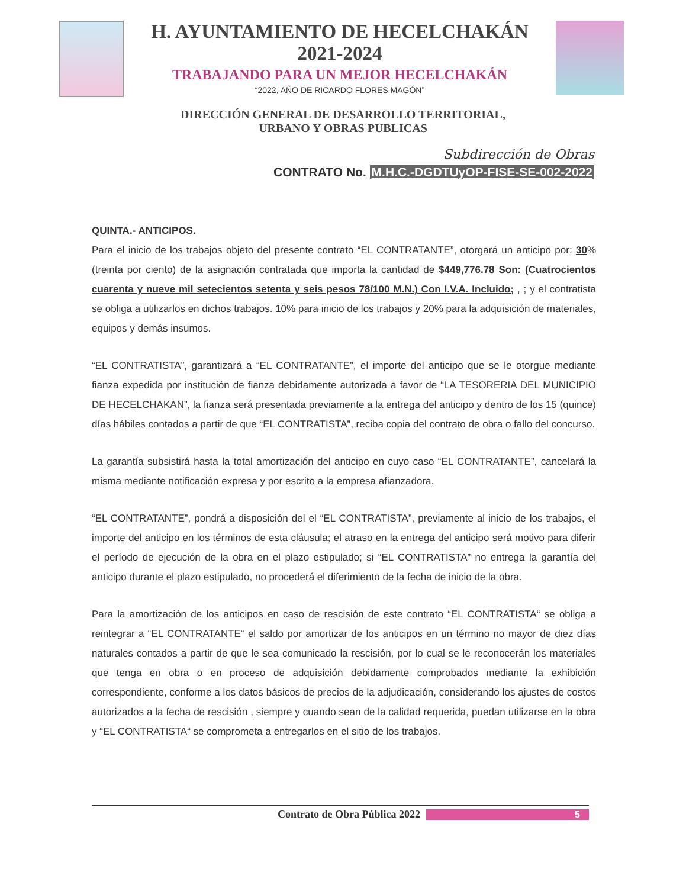H. AYUNTAMIENTO DE HECELCHAKÁN
2021-2024
TRABAJANDO PARA UN MEJOR HECELCHAKÁN
“2022, AÑO DE RICARDO FLORES MAGÓN”
DIRECCIÓN GENERAL DE DESARROLLO TERRITORIAL,
URBANO Y OBRAS PUBLICAS
Subdirección de Obras
CONTRATO No. M.H.C.-DGDTUyOP-FISE-SE-002-2022
QUINTA.- ANTICIPOS.
Para el inicio de los trabajos objeto del presente contrato “EL CONTRATANTE”, otorgará un anticipo por: 30% (treinta por ciento) de la asignación contratada que importa la cantidad de $449,776.78 Son: (Cuatrocientos cuarenta y nueve mil setecientos setenta y seis pesos 78/100 M.N.) Con I.V.A. Incluido; , ; y el contratista se obliga a utilizarlos en dichos trabajos. 10% para inicio de los trabajos y 20% para la adquisición de materiales, equipos y demás insumos.
“EL CONTRATISTA”, garantizará a “EL CONTRATANTE”, el importe del anticipo que se le otorgue mediante fianza expedida por institución de fianza debidamente autorizada a favor de “LA TESORERIA DEL MUNICIPIO DE HECELCHAKAN”, la fianza será presentada previamente a la entrega del anticipo y dentro de los 15 (quince) días hábiles contados a partir de que “EL CONTRATISTA”, reciba copia del contrato de obra o fallo del concurso.
La garantía subsistirá hasta la total amortización del anticipo en cuyo caso “EL CONTRATANTE”, cancelará la misma mediante notificación expresa y por escrito a la empresa afianzadora.
“EL CONTRATANTE”, pondrá a disposición del el “EL CONTRATISTA”, previamente al inicio de los trabajos, el importe del anticipo en los términos de esta cláusula; el atraso en la entrega del anticipo será motivo para diferir el período de ejecución de la obra en el plazo estipulado; si “EL CONTRATISTA” no entrega la garantía del anticipo durante el plazo estipulado, no procederá el diferimiento de la fecha de inicio de la obra.
Para la amortización de los anticipos en caso de rescisión de este contrato “EL CONTRATISTA“ se obliga a reintegrar a “EL CONTRATANTE“ el saldo por amortizar de los anticipos en un término no mayor de diez días naturales contados a partir de que le sea comunicado la rescisión, por lo cual se le reconocerán los materiales que tenga en obra o en proceso de adquisición debidamente comprobados mediante la exhibición correspondiente, conforme a los datos básicos de precios de la adjudicación, considerando los ajustes de costos autorizados a la fecha de rescisión , siempre y cuando sean de la calidad requerida, puedan utilizarse en la obra y “EL CONTRATISTA“ se comprometa a entregarlos en el sitio de los trabajos.
Contrato de Obra Pública 2022 5